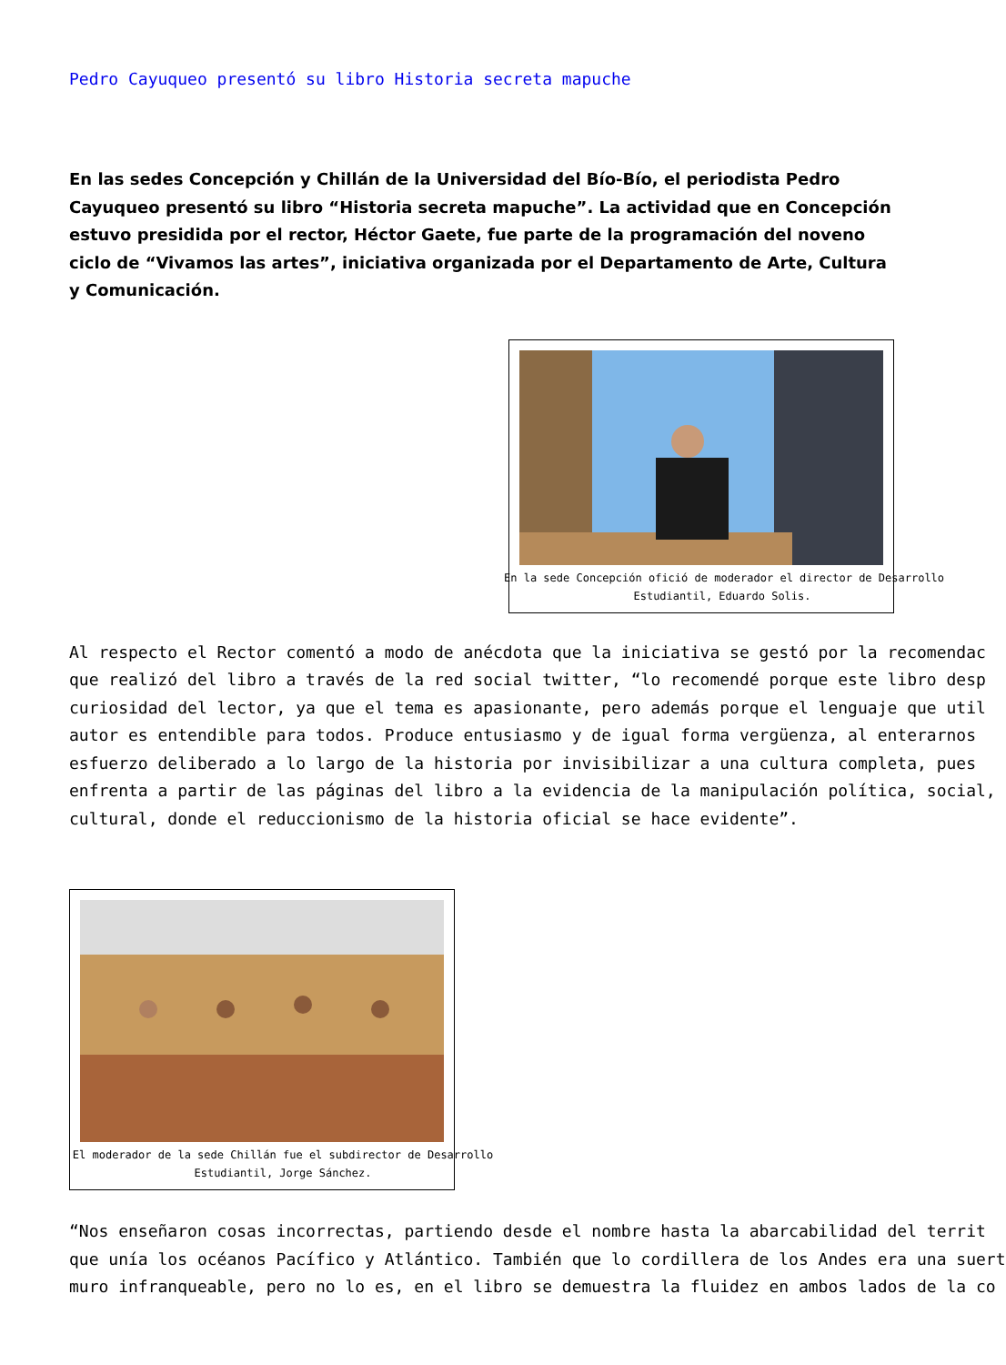Pedro Cayuqueo presentó su libro Historia secreta mapuche
En las sedes Concepción y Chillán de la Universidad del Bío-Bío, el periodista Pedro Cayuqueo presentó su libro “Historia secreta mapuche”. La actividad que en Concepción estuvo presidida por el rector, Héctor Gaete, fue parte de la programación del noveno ciclo de “Vivamos las artes”, iniciativa organizada por el Departamento de Arte, Cultura y Comunicación.
En la sede Concepción ofició de moderador el director de Desarrollo
Estudiantil, Eduardo Solis.
Al respecto el Rector comentó a modo de anécdota que la iniciativa se gestó por la recomendac
que realizó del libro a través de la red social twitter, “lo recomendé porque este libro desp
curiosidad del lector, ya que el tema es apasionante, pero además porque el lenguaje que util
autor es entendible para todos. Produce entusiasmo y de igual forma vergüenza, al enterarnos
esfuerzo deliberado a lo largo de la historia por invisibilizar a una cultura completa, pues
enfrenta a partir de las páginas del libro a la evidencia de la manipulación política, social,
cultural, donde el reduccionismo de la historia oficial se hace evidente”.
El moderador de la sede Chillán fue el subdirector de Desarrollo
Estudiantil, Jorge Sánchez.
“Nos enseñaron cosas incorrectas, partiendo desde el nombre hasta la abarcabilidad del territ
que unía los océanos Pacífico y Atlántico. También que lo cordillera de los Andes era una suert
muro infranqueable, pero no lo es, en el libro se demuestra la fluidez en ambos lados de la co